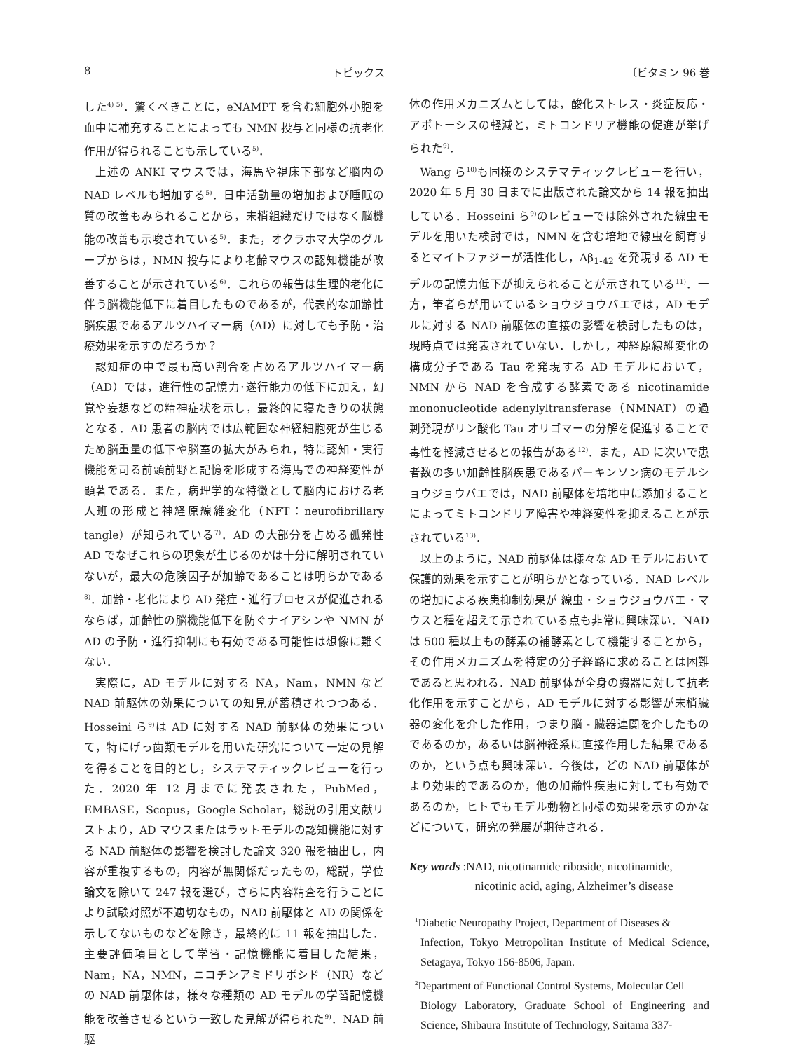8 トピックス 〔ビタミン 96 巻
した<sup>4) 5)</sup>．驚くべきことに，eNAMPT を含む細胞外小胞を血中に補充することによっても NMN 投与と同様の抗老化作用が得られることも示している<sup>5)</sup>．
上述の ANKI マウスでは，海馬や視床下部など脳内の NAD レベルも増加する<sup>5)</sup>．日中活動量の増加および睡眠の質の改善もみられることから，末梢組織だけではなく脳機能の改善も示唆されている<sup>5)</sup>．また，オクラホマ大学のグループからは，NMN 投与により老齢マウスの認知機能が改善することが示されている<sup>6)</sup>．これらの報告は生理的老化に伴う脳機能低下に着目したものであるが，代表的な加齢性脳疾患であるアルツハイマー病（AD）に対しても予防・治療効果を示すのだろうか？
認知症の中で最も高い割合を占めるアルツハイマー病（AD）では，進行性の記憶力･遂行能力の低下に加え，幻覚や妄想などの精神症状を示し，最終的に寝たきりの状態となる．AD 患者の脳内では広範囲な神経細胞死が生じるため脳重量の低下や脳室の拡大がみられ，特に認知・実行機能を司る前頭前野と記憶を形成する海馬での神経変性が顕著である．また，病理学的な特徴として脳内における老人班の形成と神経原線維変化（NFT：neurofibrillary tangle）が知られている<sup>7)</sup>．AD の大部分を占める孤発性 AD でなぜこれらの現象が生じるのかは十分に解明されていないが，最大の危険因子が加齢であることは明らかである<sup>8)</sup>．加齢・老化により AD 発症・進行プロセスが促進されるならば，加齢性の脳機能低下を防ぐナイアシンや NMN が AD の予防・進行抑制にも有効である可能性は想像に難くない．
実際に，AD モデルに対する NA，Nam，NMN など NAD 前駆体の効果についての知見が蓄積されつつある．Hosseini ら<sup>9)</sup>は AD に対する NAD 前駆体の効果について，特にげっ歯類モデルを用いた研究について一定の見解を得ることを目的とし，システマティックレビューを行った．2020 年 12 月までに発表された，PubMed，EMBASE，Scopus，Google Scholar，総説の引用文献リストより，AD マウスまたはラットモデルの認知機能に対する NAD 前駆体の影響を検討した論文 320 報を抽出し，内容が重複するもの，内容が無関係だったもの，総説，学位論文を除いて 247 報を選び，さらに内容精査を行うことにより試験対照が不適切なもの，NAD 前駆体と AD の関係を示してないものなどを除き，最終的に 11 報を抽出した．主要評価項目として学習・記憶機能に着目した結果，Nam，NA，NMN，ニコチンアミドリボシド（NR）などの NAD 前駆体は，様々な種類の AD モデルの学習記憶機能を改善させるという一致した見解が得られた<sup>9)</sup>．NAD 前駆
体の作用メカニズムとしては，酸化ストレス・炎症反応・アポトーシスの軽減と，ミトコンドリア機能の促進が挙げられた<sup>9)</sup>．
Wang ら<sup>10)</sup>も同様のシステマティックレビューを行い，2020 年 5 月 30 日までに出版された論文から 14 報を抽出している．Hosseini ら<sup>9)</sup>のレビューでは除外された線虫モデルを用いた検討では，NMN を含む培地で線虫を飼育するとマイトファジーが活性化し，Aβ<sub>1-42</sub> を発現する AD モデルの記憶力低下が抑えられることが示されている<sup>11)</sup>．一方，筆者らが用いているショウジョウバエでは，AD モデルに対する NAD 前駆体の直接の影響を検討したものは，現時点では発表されていない．しかし，神経原線維変化の構成分子である Tau を発現する AD モデルにおいて，NMN から NAD を合成する酵素である nicotinamide mononucleotide adenylyltransferase（NMNAT）の過剰発現がリン酸化 Tau オリゴマーの分解を促進することで毒性を軽減させるとの報告がある<sup>12)</sup>．また，AD に次いで患者数の多い加齢性脳疾患であるパーキンソン病のモデルショウジョウバエでは，NAD 前駆体を培地中に添加することによってミトコンドリア障害や神経変性を抑えることが示されている<sup>13)</sup>．
以上のように，NAD 前駆体は様々な AD モデルにおいて保護的効果を示すことが明らかとなっている．NAD レベルの増加による疾患抑制効果が 線虫・ショウジョウバエ・マウスと種を超えて示されている点も非常に興味深い．NAD は 500 種以上もの酵素の補酵素として機能することから，その作用メカニズムを特定の分子経路に求めることは困難であると思われる．NAD 前駆体が全身の臓器に対して抗老化作用を示すことから，AD モデルに対する影響が末梢臓器の変化を介した作用，つまり脳 - 臓器連関を介したものであるのか，あるいは脳神経系に直接作用した結果であるのか，という点も興味深い．今後は，どの NAD 前駆体がより効果的であるのか，他の加齢性疾患に対しても有効であるのか，ヒトでもモデル動物と同様の効果を示すのかなどについて，研究の発展が期待される．
Key words :NAD, nicotinamide riboside, nicotinamide,
      nicotinic acid, aging, Alzheimer’s disease
<sup>1</sup> Diabetic Neuropathy Project, Department of Diseases &
Infection, Tokyo Metropolitan Institute of Medical Science, Setagaya, Tokyo 156-8506, Japan.
<sup>2</sup> Department of Functional Control Systems, Molecular Cell
Biology Laboratory, Graduate School of Engineering and Science, Shibaura Institute of Technology, Saitama 337-